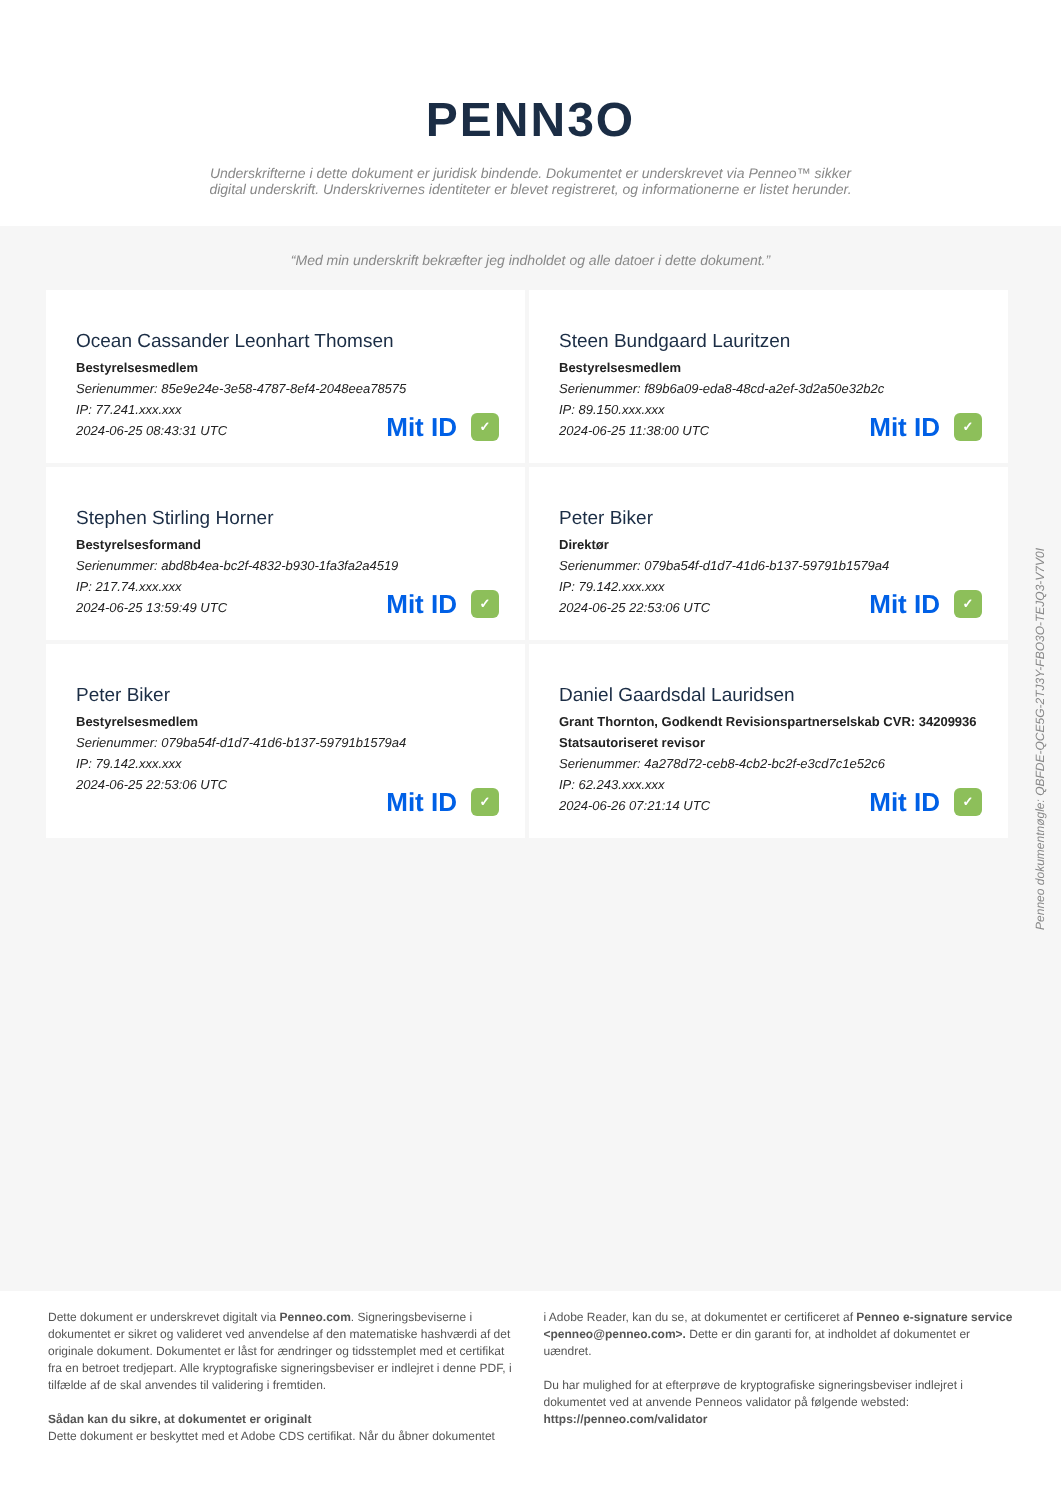PENN3O
Underskrifterne i dette dokument er juridisk bindende. Dokumentet er underskrevet via Penneo™ sikker digital underskrift. Underskrivernes identiteter er blevet registreret, og informationerne er listet herunder.
“Med min underskrift bekræfter jeg indholdet og alle datoer i dette dokument.”
Ocean Cassander Leonhart Thomsen
Bestyrelsesmedlem
Serienummer: 85e9e24e-3e58-4787-8ef4-2048eea78575
IP: 77.241.xxx.xxx
2024-06-25 08:43:31 UTC
Mit ID
✓
Steen Bundgaard Lauritzen
Bestyrelsesmedlem
Serienummer: f89b6a09-eda8-48cd-a2ef-3d2a50e32b2c
IP: 89.150.xxx.xxx
2024-06-25 11:38:00 UTC
Mit ID
✓
Stephen Stirling Horner
Bestyrelsesformand
Serienummer: abd8b4ea-bc2f-4832-b930-1fa3fa2a4519
IP: 217.74.xxx.xxx
2024-06-25 13:59:49 UTC
Mit ID
✓
Peter Biker
Direktør
Serienummer: 079ba54f-d1d7-41d6-b137-59791b1579a4
IP: 79.142.xxx.xxx
2024-06-25 22:53:06 UTC
Mit ID
✓
Peter Biker
Bestyrelsesmedlem
Serienummer: 079ba54f-d1d7-41d6-b137-59791b1579a4
IP: 79.142.xxx.xxx
2024-06-25 22:53:06 UTC
Mit ID
✓
Daniel Gaardsdal Lauridsen
Grant Thornton, Godkendt Revisionspartnerselskab CVR: 34209936
Statsautoriseret revisor
Serienummer: 4a278d72-ceb8-4cb2-bc2f-e3cd7c1e52c6
IP: 62.243.xxx.xxx
2024-06-26 07:21:14 UTC
Mit ID
✓
Dette dokument er underskrevet digitalt via Penneo.com. Signeringsbeviserne i dokumentet er sikret og valideret ved anvendelse af den matematiske hashværdi af det originale dokument. Dokumentet er låst for ændringer og tidsstemplet med et certifikat fra en betroet tredjepart. Alle kryptografiske signeringsbeviser er indlejret i denne PDF, i tilfælde af de skal anvendes til validering i fremtiden.
Sådan kan du sikre, at dokumentet er originalt
Dette dokument er beskyttet med et Adobe CDS certifikat. Når du åbner dokumentet
i Adobe Reader, kan du se, at dokumentet er certificeret af Penneo e-signature service <penneo@penneo.com>. Dette er din garanti for, at indholdet af dokumentet er uændret.
Du har mulighed for at efterprøve de kryptografiske signeringsbeviser indlejret i dokumentet ved at anvende Penneos validator på følgende websted: https://penneo.com/validator
Penneo dokumentnøgle: QBFDE-QCE5G-2TJ3Y-FBO3O-TEJQ3-V7V0I